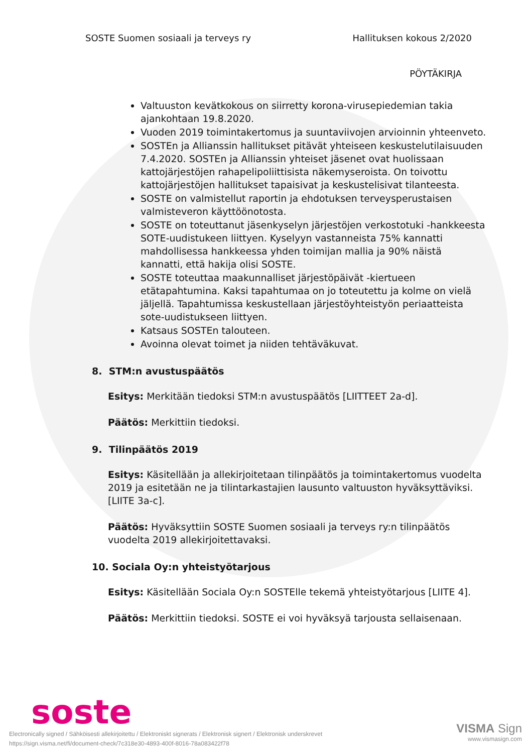SOSTE Suomen sosiaali ja terveys ry Hallituksen kokous 2/2020
PÖYTÄKIRJA
Valtuuston kevätkokous on siirretty korona-virusepiedemian takia ajankohtaan 19.8.2020.
Vuoden 2019 toimintakertomus ja suuntaviivojen arvioinnin yhteenveto.
SOSTEn ja Allianssin hallitukset pitävät yhteiseen keskustelutilaisuuden 7.4.2020. SOSTEn ja Allianssin yhteiset jäsenet ovat huolissaan kattojärjestöjen rahapelipoliittisista näkemyseroista. On toivottu kattojärjestöjen hallitukset tapaisivat ja keskustelisivat tilanteesta.
SOSTE on valmistellut raportin ja ehdotuksen terveysperustaisen valmisteveron käyttöönotosta.
SOSTE on toteuttanut jäsenkyselyn järjestöjen verkostotuki -hankkeesta SOTE-uudistukeen liittyen. Kyselyyn vastanneista 75% kannatti mahdollisessa hankkeessa yhden toimijan mallia ja 90% näistä kannatti, että hakija olisi SOSTE.
SOSTE toteuttaa maakunnalliset järjestöpäivät -kiertueen etätapahtumina. Kaksi tapahtumaa on jo toteutettu ja kolme on vielä jäljellä. Tapahtumissa keskustellaan järjestöyhteistyön periaatteista sote-uudistukseen liittyen.
Katsaus SOSTEn talouteen.
Avoinna olevat toimet ja niiden tehtäväkuvat.
8. STM:n avustuspäätös
Esitys: Merkitään tiedoksi STM:n avustuspäätös [LIITTEET 2a-d].
Päätös: Merkittiin tiedoksi.
9. Tilinpäätös 2019
Esitys: Käsitellään ja allekirjoitetaan tilinpäätös ja toimintakertomus vuodelta 2019 ja esitetään ne ja tilintarkastajien lausunto valtuuston hyväksyttäviksi. [LIITE 3a-c].
Päätös: Hyväksyttiin SOSTE Suomen sosiaali ja terveys ry:n tilinpäätös vuodelta 2019 allekirjoitettavaksi.
10. Sociala Oy:n yhteistyötarjous
Esitys: Käsitellään Sociala Oy:n SOSTElle tekemä yhteistyötarjous [LIITE 4].
Päätös: Merkittiin tiedoksi. SOSTE ei voi hyväksyä tarjousta sellaisenaan.
soste
Electronically signed / Sähköisesti allekirjoitettu / Elektroniskt signerats / Elektronisk signert / Elektronisk underskrevet
https://sign.visma.net/fi/document-check/7c318e30-4893-400f-8016-78a083422f78
VISMA Sign
www.vismasign.com